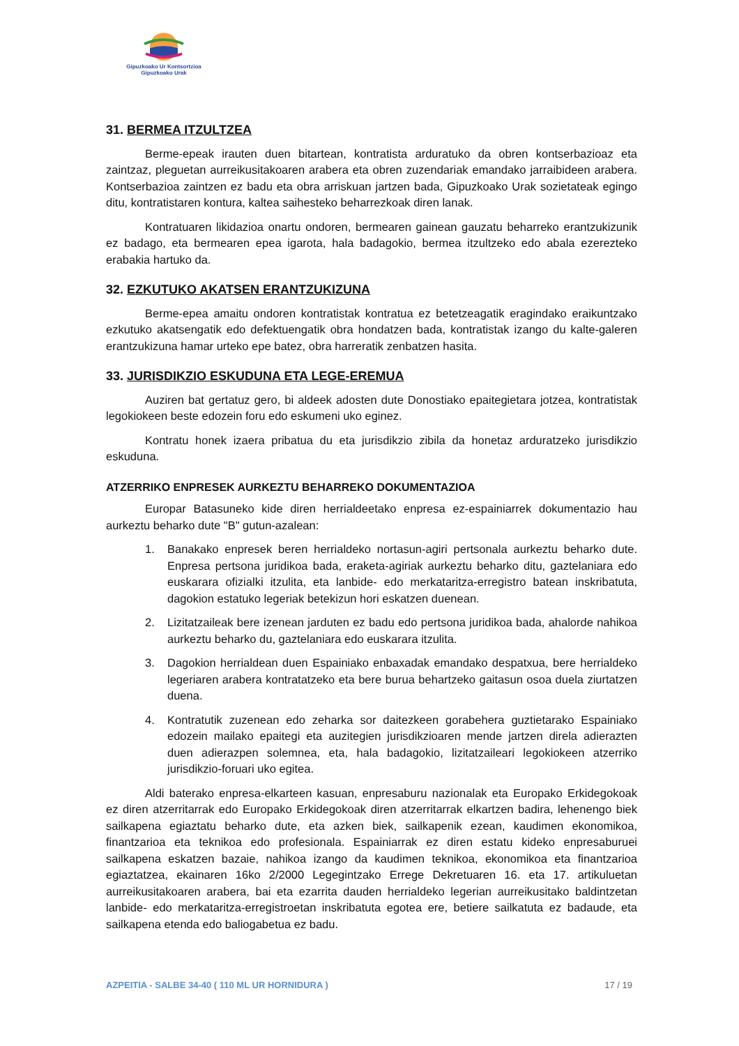Gipuzkoako Ur Kontsortzioa
Gipuzkoako Urak
31. BERMEA ITZULTZEA
Berme-epeak irauten duen bitartean, kontratista arduratuko da obren kontserbazioaz eta zaintzaz, pleguetan aurreikusitakoaren arabera eta obren zuzendariak emandako jarraibideen arabera. Kontserbazioa zaintzen ez badu eta obra arriskuan jartzen bada, Gipuzkoako Urak sozietateak egingo ditu, kontratistaren kontura, kaltea saihesteko beharrezkoak diren lanak.
Kontratuaren likidazioa onartu ondoren, bermearen gainean gauzatu beharreko erantzukizunik ez badago, eta bermearen epea igarota, hala badagokio, bermea itzultzeko edo abala ezerezteko erabakia hartuko da.
32. EZKUTUKO AKATSEN ERANTZUKIZUNA
Berme-epea amaitu ondoren kontratistak kontratua ez betetzeagatik eragindako eraikuntzako ezkutuko akatsengatik edo defektuengatik obra hondatzen bada, kontratistak izango du kalte-galeren erantzukizuna hamar urteko epe batez, obra harreratik zenbatzen hasita.
33. JURISDIKZIO ESKUDUNA ETA LEGE-EREMUA
Auziren bat gertatuz gero, bi aldeek adosten dute Donostiako epaitegietara jotzea, kontratistak legokiokeen beste edozein foru edo eskumeni uko eginez.
Kontratu honek izaera pribatua du eta jurisdikzio zibila da honetaz arduratzeko jurisdikzio eskuduna.
ATZERRIKO ENPRESEK AURKEZTU BEHARREKO DOKUMENTAZIOA
Europar Batasuneko kide diren herrialdeetako enpresa ez-espainiarrek dokumentazio hau aurkeztu beharko dute "B" gutun-azalean:
1. Banakako enpresek beren herrialdeko nortasun-agiri pertsonala aurkeztu beharko dute. Enpresa pertsona juridikoa bada, eraketa-agiriak aurkeztu beharko ditu, gaztelaniara edo euskarara ofizialki itzulita, eta lanbide- edo merkataritza-erregistro batean inskribatuta, dagokion estatuko legeriak betekizun hori eskatzen duenean.
2. Lizitatzaileak bere izenean jarduten ez badu edo pertsona juridikoa bada, ahalorde nahikoa aurkeztu beharko du, gaztelaniara edo euskarara itzulita.
3. Dagokion herrialdean duen Espainiako enbaxadak emandako despatxua, bere herrialdeko legeriaren arabera kontratatzeko eta bere burua behartzeko gaitasun osoa duela ziurtatzen duena.
4. Kontratutik zuzenean edo zeharka sor daitezkeen gorabehera guztietarako Espainiako edozein mailako epaitegi eta auzitegien jurisdikzioaren mende jartzen direla adierazten duen adierazpen solemnea, eta, hala badagokio, lizitatzaileari legokiokeen atzerriko jurisdikzio-foruari uko egitea.
Aldi baterako enpresa-elkarteen kasuan, enpresaburu nazionalak eta Europako Erkidegokoak ez diren atzerritarrak edo Europako Erkidegokoak diren atzerritarrak elkartzen badira, lehenengo biek sailkapena egiaztatu beharko dute, eta azken biek, sailkapenik ezean, kaudimen ekonomikoa, finantzarioa eta teknikoa edo profesionala. Espainiarrak ez diren estatu kideko enpresaburuei sailkapena eskatzen bazaie, nahikoa izango da kaudimen teknikoa, ekonomikoa eta finantzarioa egiaztatzea, ekainaren 16ko 2/2000 Legegintzako Errege Dekretuaren 16. eta 17. artikuluetan aurreikusitakoaren arabera, bai eta ezarrita dauden herrialdeko legerian aurreikusitako baldintzetan lanbide- edo merkataritza-erregistroetan inskribatuta egotea ere, betiere sailkatuta ez badaude, eta sailkapena etenda edo baliogabetua ez badu.
AZPEITIA - SALBE 34-40 ( 110 ML UR HORNIDURA ) 17 / 19